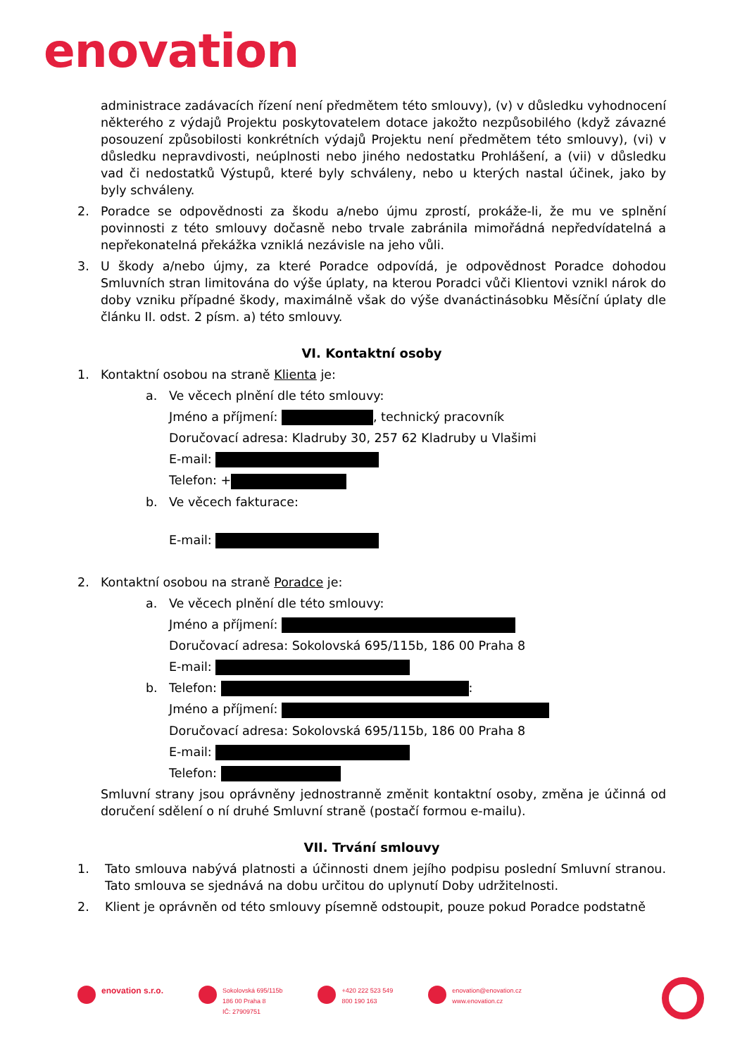enovation
administrace zadávacích řízení není předmětem této smlouvy), (v) v důsledku vyhodnocení některého z výdajů Projektu poskytovatelem dotace jakožto nezpůsobilého (když závazné posouzení způsobilosti konkrétních výdajů Projektu není předmětem této smlouvy), (vi) v důsledku nepravdivosti, neúplnosti nebo jiného nedostatku Prohlášení, a (vii) v důsledku vad či nedostatků Výstupů, které byly schváleny, nebo u kterých nastal účinek, jako by byly schváleny.
2. Poradce se odpovědnosti za škodu a/nebo újmu zprostí, prokáže-li, že mu ve splnění povinnosti z této smlouvy dočasně nebo trvale zabránila mimořádná nepředvídatelná a nepřekonatelná překážka vzniklá nezávisle na jeho vůli.
3. U škody a/nebo újmy, za které Poradce odpovídá, je odpovědnost Poradce dohodou Smluvních stran limitována do výše úplaty, na kterou Poradci vůči Klientovi vznikl nárok do doby vzniku případné škody, maximálně však do výše dvanáctinásobku Měsíční úplaty dle článku II. odst. 2 písm. a) této smlouvy.
VI. Kontaktní osoby
1. Kontaktní osobou na straně Klienta je:
a. Ve věcech plnění dle této smlouvy:
Jméno a příjmení: , technický pracovník
Doručovací adresa: Kladruby 30, 257 62 Kladruby u Vlašimi
E-mail:
Telefon: +
b. Ve věcech fakturace:
E-mail:
2. Kontaktní osobou na straně Poradce je:
a. Ve věcech plnění dle této smlouvy:
Jméno a příjmení:
Doručovací adresa: Sokolovská 695/115b, 186 00 Praha 8
E-mail:
b. Telefon: :
Jméno a příjmení:
Doručovací adresa: Sokolovská 695/115b, 186 00 Praha 8
E-mail:
Telefon:
Smluvní strany jsou oprávněny jednostranně změnit kontaktní osoby, změna je účinná od doručení sdělení o ní druhé Smluvní straně (postačí formou e-mailu).
VII. Trvání smlouvy
1. Tato smlouva nabývá platnosti a účinnosti dnem jejího podpisu poslední Smluvní stranou. Tato smlouva se sjednává na dobu určitou do uplynutí Doby udržitelnosti.
2. Klient je oprávněn od této smlouvy písemně odstoupit, pouze pokud Poradce podstatně
enovation s.r.o.
Sokolovská 695/115b
186 00 Praha 8
IČ: 27909751
+420 222 523 549
800 190 163
enovation@enovation.cz
www.enovation.cz